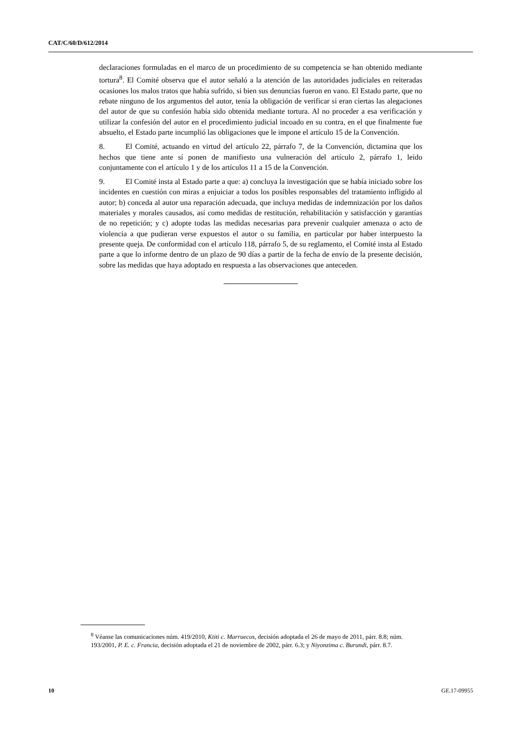CAT/C/60/D/612/2014
declaraciones formuladas en el marco de un procedimiento de su competencia se han obtenido mediante tortura<sup>8</sup>. El Comité observa que el autor señaló a la atención de las autoridades judiciales en reiteradas ocasiones los malos tratos que había sufrido, si bien sus denuncias fueron en vano. El Estado parte, que no rebate ninguno de los argumentos del autor, tenía la obligación de verificar si eran ciertas las alegaciones del autor de que su confesión había sido obtenida mediante tortura. Al no proceder a esa verificación y utilizar la confesión del autor en el procedimiento judicial incoado en su contra, en el que finalmente fue absuelto, el Estado parte incumplió las obligaciones que le impone el artículo 15 de la Convención.
8. El Comité, actuando en virtud del artículo 22, párrafo 7, de la Convención, dictamina que los hechos que tiene ante sí ponen de manifiesto una vulneración del artículo 2, párrafo 1, leído conjuntamente con el artículo 1 y de los artículos 11 a 15 de la Convención.
9. El Comité insta al Estado parte a que: a) concluya la investigación que se había iniciado sobre los incidentes en cuestión con miras a enjuiciar a todos los posibles responsables del tratamiento infligido al autor; b) conceda al autor una reparación adecuada, que incluya medidas de indemnización por los daños materiales y morales causados, así como medidas de restitución, rehabilitación y satisfacción y garantías de no repetición; y c) adopte todas las medidas necesarias para prevenir cualquier amenaza o acto de violencia a que pudieran verse expuestos el autor o su familia, en particular por haber interpuesto la presente queja. De conformidad con el artículo 118, párrafo 5, de su reglamento, el Comité insta al Estado parte a que lo informe dentro de un plazo de 90 días a partir de la fecha de envío de la presente decisión, sobre las medidas que haya adoptado en respuesta a las observaciones que anteceden.
<sup>8</sup> Véanse las comunicaciones núm. 419/2010, Ktiti c. Marruecos, decisión adoptada el 26 de mayo de 2011, párr. 8.8; núm. 193/2001, P. E. c. Francia, decisión adoptada el 21 de noviembre de 2002, párr. 6.3; y Niyonzima c. Burundi, párr. 8.7.
10 GE.17-09955